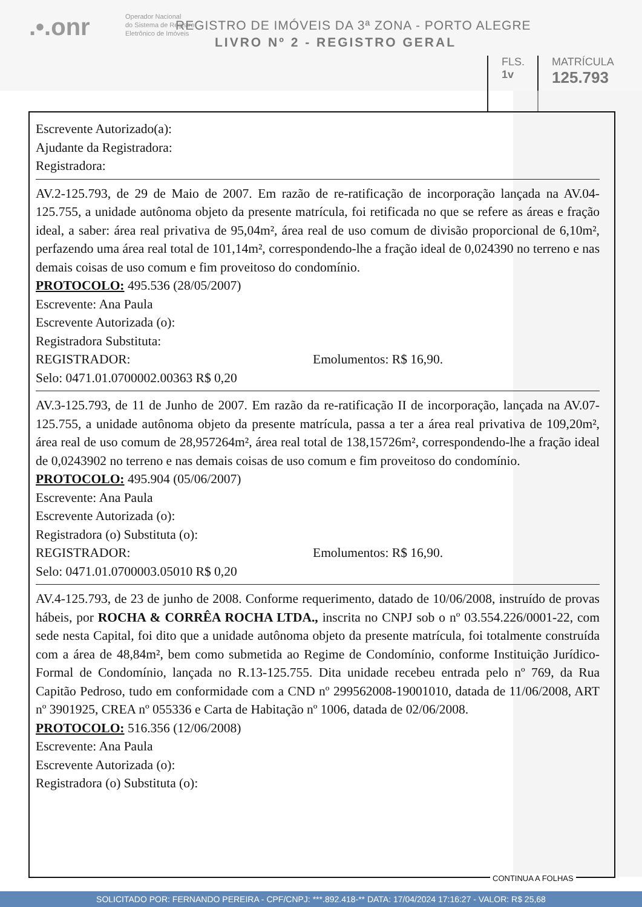.•.onr
Operador Nacional
do Sistema de Registro
Eletrônico de Imóveis
REGISTRO DE IMÓVEIS DA 3ª ZONA - PORTO ALEGRE
LIVRO Nº 2 - REGISTRO GERAL
FLS.
1v
MATRÍCULA
125.793
Escrevente Autorizado(a):
Ajudante da Registradora:
Registradora:
AV.2-125.793, de 29 de Maio de 2007. Em razão de re-ratificação de incorporação lançada na AV.04-125.755, a unidade autônoma objeto da presente matrícula, foi retificada no que se refere as áreas e fração ideal, a saber: área real privativa de 95,04m², área real de uso comum de divisão proporcional de 6,10m², perfazendo uma área real total de 101,14m², correspondendo-lhe a fração ideal de 0,024390 no terreno e nas demais coisas de uso comum e fim proveitoso do condomínio.
PROTOCOLO: 495.536 (28/05/2007)
Escrevente: Ana Paula
Escrevente Autorizada (o):
Registradora Substituta:
REGISTRADOR: Emolumentos: R$ 16,90.
Selo: 0471.01.0700002.00363 R$ 0,20
AV.3-125.793, de 11 de Junho de 2007. Em razão da re-ratificação II de incorporação, lançada na AV.07-125.755, a unidade autônoma objeto da presente matrícula, passa a ter a área real privativa de 109,20m², área real de uso comum de 28,957264m², área real total de 138,15726m², correspondendo-lhe a fração ideal de 0,0243902 no terreno e nas demais coisas de uso comum e fim proveitoso do condomínio.
PROTOCOLO: 495.904 (05/06/2007)
Escrevente: Ana Paula
Escrevente Autorizada (o):
Registradora (o) Substituta (o):
REGISTRADOR: Emolumentos: R$ 16,90.
Selo: 0471.01.0700003.05010 R$ 0,20
AV.4-125.793, de 23 de junho de 2008. Conforme requerimento, datado de 10/06/2008, instruído de provas hábeis, por ROCHA & CORRÊA ROCHA LTDA., inscrita no CNPJ sob o nº 03.554.226/0001-22, com sede nesta Capital, foi dito que a unidade autônoma objeto da presente matrícula, foi totalmente construída com a área de 48,84m², bem como submetida ao Regime de Condomínio, conforme Instituição Jurídico-Formal de Condomínio, lançada no R.13-125.755. Dita unidade recebeu entrada pelo nº 769, da Rua Capitão Pedroso, tudo em conformidade com a CND nº 299562008-19001010, datada de 11/06/2008, ART nº 3901925, CREA nº 055336 e Carta de Habitação nº 1006, datada de 02/06/2008.
PROTOCOLO: 516.356 (12/06/2008)
Escrevente: Ana Paula
Escrevente Autorizada (o):
Registradora (o) Substituta (o):
CONTINUA A FOLHAS
SOLICITADO POR: FERNANDO PEREIRA - CPF/CNPJ: ***.892.418-** DATA: 17/04/2024 17:16:27 - VALOR: R$ 25,68